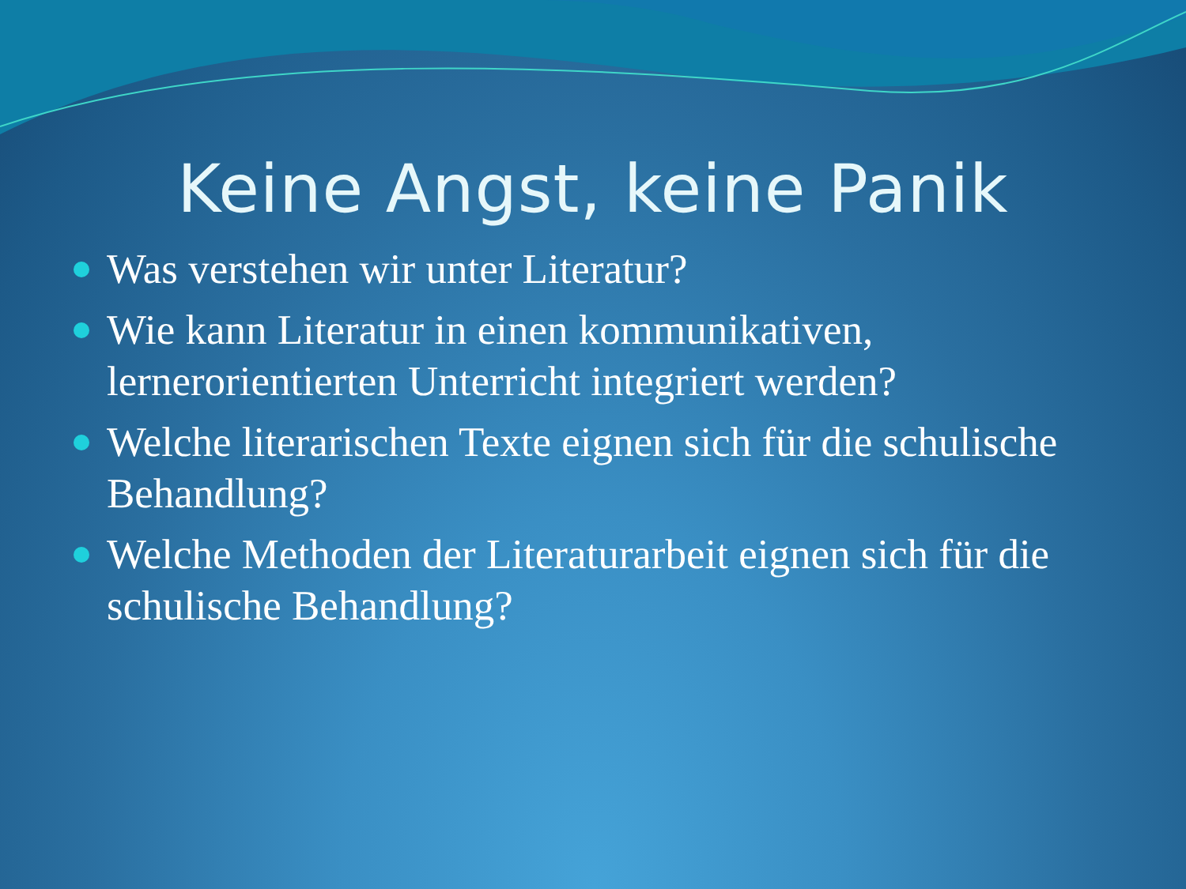Keine Angst, keine Panik
Was verstehen wir unter Literatur?
Wie kann Literatur in einen kommunikativen, lernerorientierten Unterricht integriert werden?
Welche literarischen Texte eignen sich für die schulische Behandlung?
Welche Methoden der Literaturarbeit eignen sich für die schulische Behandlung?